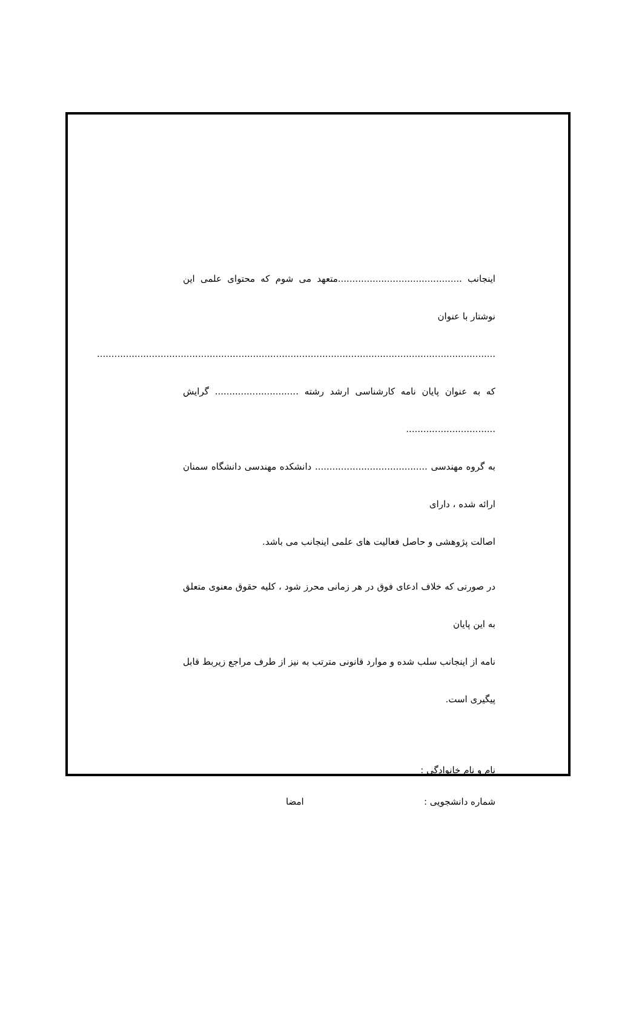اینجانب ...........................................متعهد می شوم که محتوای علمی این نوشتار با عنوان
..........................................................................................................................................
که به عنوان پایان نامه کارشناسی ارشد رشته ............................. گرایش ...............................
به گروه مهندسی ....................................... دانشکده مهندسی دانشگاه سمنان ارائه شده ، دارای
اصالت پژوهشی و حاصل فعالیت های علمی اینجانب می باشد.
در صورتی که خلاف ادعای فوق در هر زمانی محرز شود ، کلیه حقوق معنوی متعلق به این پایان
نامه از اینجانب سلب شده و موارد قانونی مترتب به نیز از طرف مراجع زیربط قابل پیگیری است.
نام و نام خانوادگی :
شماره دانشجویی : امضا